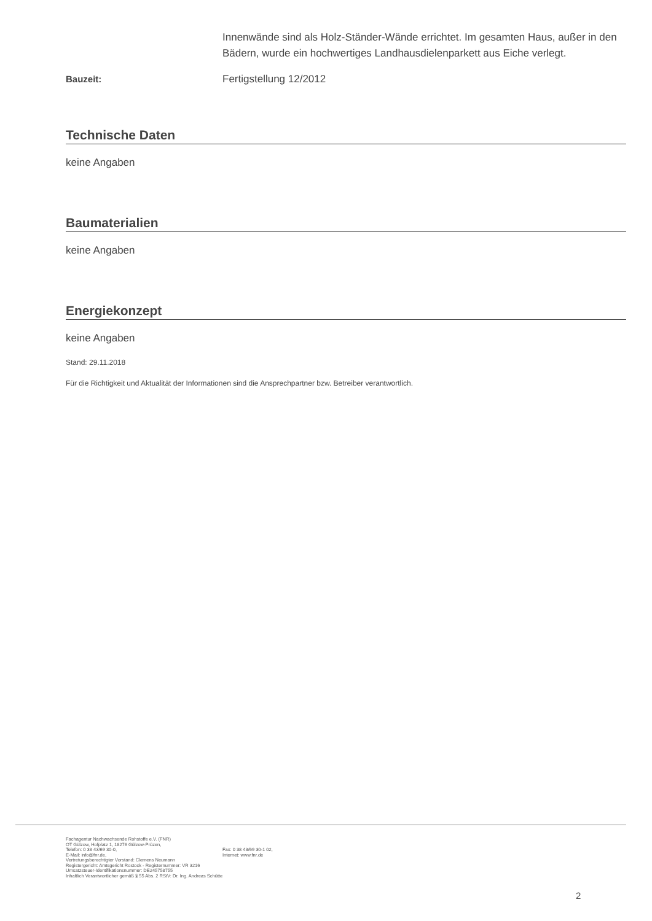Innenwände sind als Holz-Ständer-Wände errichtet. Im gesamten Haus, außer in den Bädern, wurde ein hochwertiges Landhausdielenparkett aus Eiche verlegt.
Bauzeit: Fertigstellung 12/2012
Technische Daten
keine Angaben
Baumaterialien
keine Angaben
Energiekonzept
keine Angaben
Stand: 29.11.2018
Für die Richtigkeit und Aktualität der Informationen sind die Ansprechpartner bzw. Betreiber verantwortlich.
Fachagentur Nachwachsende Rohstoffe e.V. (FNR)
OT Gülzow, Hofplatz 1, 18276 Gülzow-Prüzen,
Telefon: 0 38 43/69 30-0,
E-Mail: info@fnr.de,
Fax: 0 38 43/69 30-1 02,
Internet: www.fnr.de
Vertretungsberechtigter Vorstand: Clemens Neumann
Registergericht: Amtsgericht Rostock - Registernummer: VR 3216
Umsatzsteuer-Identifikationsnummer: DE245758755
Inhaltlich Verantwortlicher gemäß § 55 Abs. 2 RStV: Dr. Ing. Andreas Schütte
2